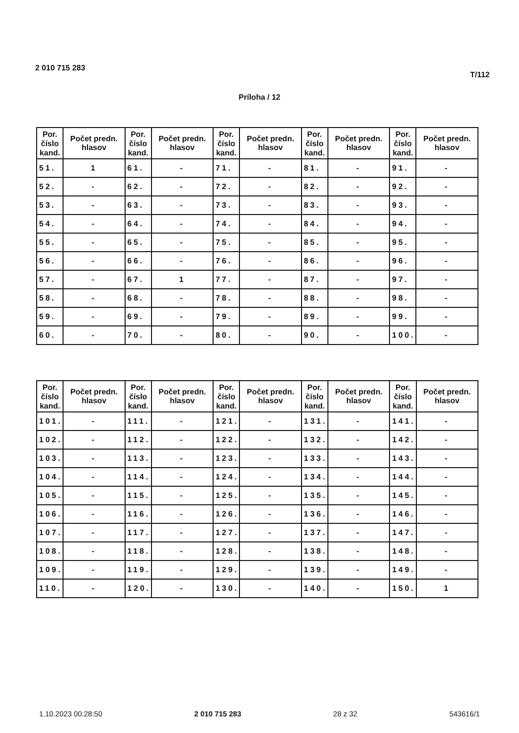2 010 715 283
T/112
Príloha / 12
| Por. číslo kand. | Počet predn. hlasov | Por. číslo kand. | Počet predn. hlasov | Por. číslo kand. | Počet predn. hlasov | Por. číslo kand. | Počet predn. hlasov | Por. číslo kand. | Počet predn. hlasov |
| --- | --- | --- | --- | --- | --- | --- | --- | --- | --- |
| 51. | 1 | 61. | - | 71. | - | 81. | - | 91. | - |
| 52. | - | 62. | - | 72. | - | 82. | - | 92. | - |
| 53. | - | 63. | - | 73. | - | 83. | - | 93. | - |
| 54. | - | 64. | - | 74. | - | 84. | - | 94. | - |
| 55. | - | 65. | - | 75. | - | 85. | - | 95. | - |
| 56. | - | 66. | - | 76. | - | 86. | - | 96. | - |
| 57. | - | 67. | 1 | 77. | - | 87. | - | 97. | - |
| 58. | - | 68. | - | 78. | - | 88. | - | 98. | - |
| 59. | - | 69. | - | 79. | - | 89. | - | 99. | - |
| 60. | - | 70. | - | 80. | - | 90. | - | 100. | - |
| Por. číslo kand. | Počet predn. hlasov | Por. číslo kand. | Počet predn. hlasov | Por. číslo kand. | Počet predn. hlasov | Por. číslo kand. | Počet predn. hlasov | Por. číslo kand. | Počet predn. hlasov |
| --- | --- | --- | --- | --- | --- | --- | --- | --- | --- |
| 101. | - | 111. | - | 121. | - | 131. | - | 141. | - |
| 102. | - | 112. | - | 122. | - | 132. | - | 142. | - |
| 103. | - | 113. | - | 123. | - | 133. | - | 143. | - |
| 104. | - | 114. | - | 124. | - | 134. | - | 144. | - |
| 105. | - | 115. | - | 125. | - | 135. | - | 145. | - |
| 106. | - | 116. | - | 126. | - | 136. | - | 146. | - |
| 107. | - | 117. | - | 127. | - | 137. | - | 147. | - |
| 108. | - | 118. | - | 128. | - | 138. | - | 148. | - |
| 109. | - | 119. | - | 129. | - | 139. | - | 149. | - |
| 110. | - | 120. | - | 130. | - | 140. | - | 150. | 1 |
1.10.2023 00:28:50 2 010 715 283 28 z 32 543616/1